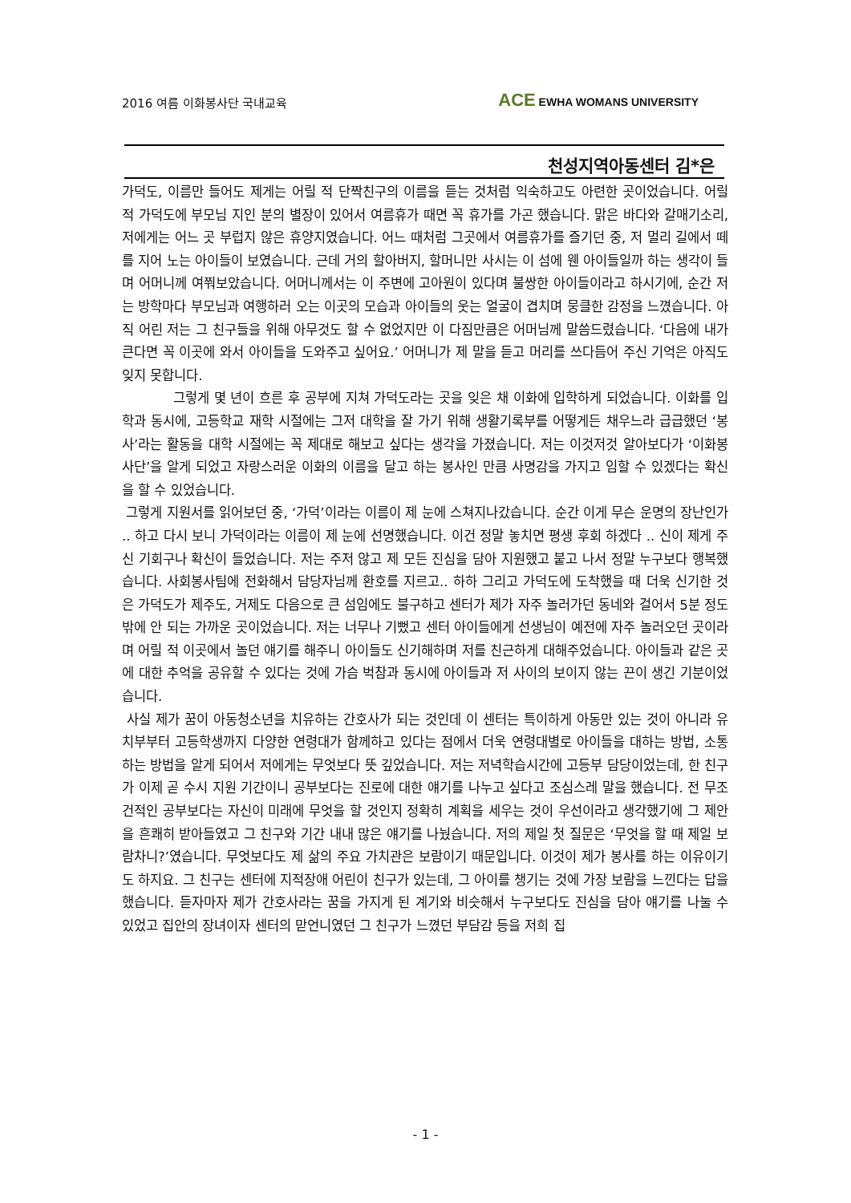2016 여름 이화봉사단 국내교육
ACE EWHA WOMANS UNIVERSITY
천성지역아동센터 김*은
가덕도, 이름만 들어도 제게는 어릴 적 단짝친구의 이름을 듣는 것처럼 익숙하고도 아련한 곳이었습니다. 어릴 적 가덕도에 부모님 지인 분의 별장이 있어서 여름휴가 때면 꼭 휴가를 가곤 했습니다. 맑은 바다와 갈매기소리, 저에게는 어느 곳 부럽지 않은 휴양지였습니다. 어느 때처럼 그곳에서 여름휴가를 즐기던 중, 저 멀리 길에서 떼를 지어 노는 아이들이 보였습니다. 근데 거의 할아버지, 할머니만 사시는 이 섬에 웬 아이들일까 하는 생각이 들며 어머니께 여쭤보았습니다. 어머니께서는 이 주변에 고아원이 있다며 불쌍한 아이들이라고 하시기에, 순간 저는 방학마다 부모님과 여행하러 오는 이곳의 모습과 아이들의 웃는 얼굴이 겹치며 뭉클한 감정을 느꼈습니다. 아직 어린 저는 그 친구들을 위해 아무것도 할 수 없었지만 이 다짐만큼은 어머님께 말씀드렸습니다. ‘다음에 내가 큰다면 꼭 이곳에 와서 아이들을 도와주고 싶어요.’ 어머니가 제 말을 듣고 머리를 쓰다듬어 주신 기억은 아직도 잊지 못합니다.
그렇게 몇 년이 흐른 후 공부에 지쳐 가덕도라는 곳을 잊은 채 이화에 입학하게 되었습니다. 이화를 입학과 동시에, 고등학교 재학 시절에는 그저 대학을 잘 가기 위해 생활기록부를 어떻게든 채우느라 급급했던 ‘봉사’라는 활동을 대학 시절에는 꼭 제대로 해보고 싶다는 생각을 가졌습니다. 저는 이것저것 알아보다가 ‘이화봉사단’을 알게 되었고 자랑스러운 이화의 이름을 달고 하는 봉사인 만큼 사명감을 가지고 임할 수 있겠다는 확신을 할 수 있었습니다.
그렇게 지원서를 읽어보던 중, ‘가덕’이라는 이름이 제 눈에 스쳐지나갔습니다. 순간 이게 무슨 운명의 장난인가 .. 하고 다시 보니 가덕이라는 이름이 제 눈에 선명했습니다. 이건 정말 놓치면 평생 후회 하겠다 .. 신이 제게 주신 기회구나 확신이 들었습니다. 저는 주저 않고 제 모든 진심을 담아 지원했고 붙고 나서 정말 누구보다 행복했습니다. 사회봉사팀에 전화해서 담당자님께 환호를 지르고.. 하하 그리고 가덕도에 도착했을 때 더욱 신기한 것은 가덕도가 제주도, 거제도 다음으로 큰 섬임에도 불구하고 센터가 제가 자주 놀러가던 동네와 걸어서 5분 정도 밖에 안 되는 가까운 곳이었습니다. 저는 너무나 기뻤고 센터 아이들에게 선생님이 예전에 자주 놀러오던 곳이라며 어릴 적 이곳에서 놀던 얘기를 해주니 아이들도 신기해하며 저를 친근하게 대해주었습니다. 아이들과 같은 곳에 대한 추억을 공유할 수 있다는 것에 가슴 벅참과 동시에 아이들과 저 사이의 보이지 않는 끈이 생긴 기분이었습니다.
사실 제가 꿈이 아동청소년을 치유하는 간호사가 되는 것인데 이 센터는 특이하게 아동만 있는 것이 아니라 유치부부터 고등학생까지 다양한 연령대가 함께하고 있다는 점에서 더욱 연령대별로 아이들을 대하는 방법, 소통하는 방법을 알게 되어서 저에게는 무엇보다 뜻 깊었습니다. 저는 저녁학습시간에 고등부 담당이었는데, 한 친구가 이제 곧 수시 지원 기간이니 공부보다는 진로에 대한 얘기를 나누고 싶다고 조심스레 말을 했습니다. 전 무조건적인 공부보다는 자신이 미래에 무엇을 할 것인지 정확히 계획을 세우는 것이 우선이라고 생각했기에 그 제안을 흔쾌히 받아들였고 그 친구와 기간 내내 많은 얘기를 나눴습니다. 저의 제일 첫 질문은 ‘무엇을 할 때 제일 보람차니?’였습니다. 무엇보다도 제 삶의 주요 가치관은 보람이기 때문입니다. 이것이 제가 봉사를 하는 이유이기도 하지요. 그 친구는 센터에 지적장애 어린이 친구가 있는데, 그 아이를 챙기는 것에 가장 보람을 느낀다는 답을 했습니다. 듣자마자 제가 간호사라는 꿈을 가지게 된 계기와 비슷해서 누구보다도 진심을 담아 얘기를 나눌 수 있었고 집안의 장녀이자 센터의 맏언니였던 그 친구가 느꼈던 부담감 등을 저희 집
- 1 -